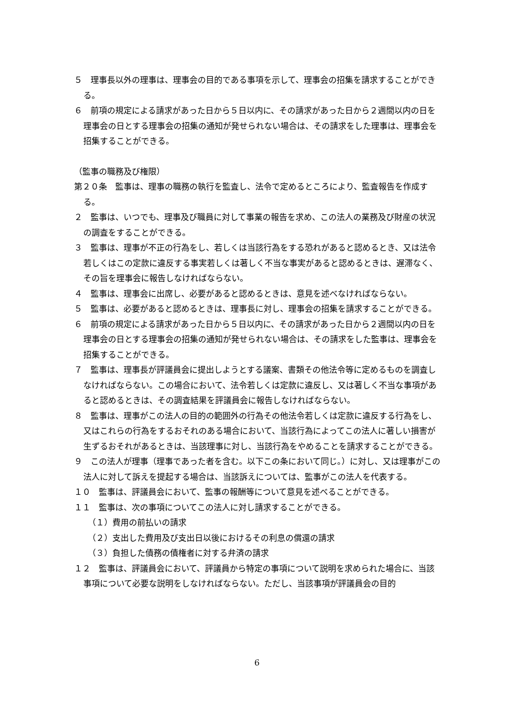５　理事長以外の理事は、理事会の目的である事項を示して、理事会の招集を請求することができる。
６　前項の規定による請求があった日から５日以内に、その請求があった日から２週間以内の日を理事会の日とする理事会の招集の通知が発せられない場合は、その請求をした理事は、理事会を招集することができる。
（監事の職務及び権限）
第２０条　監事は、理事の職務の執行を監査し、法令で定めるところにより、監査報告を作成する。
２　監事は、いつでも、理事及び職員に対して事業の報告を求め、この法人の業務及び財産の状況の調査をすることができる。
３　監事は、理事が不正の行為をし、若しくは当該行為をする恐れがあると認めるとき、又は法令若しくはこの定款に違反する事実若しくは著しく不当な事実があると認めるときは、遅滞なく、その旨を理事会に報告しなければならない。
４　監事は、理事会に出席し、必要があると認めるときは、意見を述べなければならない。
５　監事は、必要があると認めるときは、理事長に対し、理事会の招集を請求することができる。
６　前項の規定による請求があった日から５日以内に、その請求があった日から２週間以内の日を理事会の日とする理事会の招集の通知が発せられない場合は、その請求をした監事は、理事会を招集することができる。
７　監事は、理事長が評議員会に提出しようとする議案、書類その他法令等に定めるものを調査しなければならない。この場合において、法令若しくは定款に違反し、又は著しく不当な事項があると認めるときは、その調査結果を評議員会に報告しなければならない。
８　監事は、理事がこの法人の目的の範囲外の行為その他法令若しくは定款に違反する行為をし、又はこれらの行為をするおそれのある場合において、当該行為によってこの法人に著しい損害が生ずるおそれがあるときは、当該理事に対し、当該行為をやめることを請求することができる。
９　この法人が理事（理事であった者を含む。以下この条において同じ。）に対し、又は理事がこの法人に対して訴えを提起する場合は、当該訴えについては、監事がこの法人を代表する。
１０　監事は、評議員会において、監事の報酬等について意見を述べることができる。
１１　監事は、次の事項についてこの法人に対し請求することができる。
（１）費用の前払いの請求
（２）支出した費用及び支出日以後におけるその利息の償還の請求
（３）負担した債務の債権者に対する弁済の請求
１２　監事は、評議員会において、評議員から特定の事項について説明を求められた場合に、当該事項について必要な説明をしなければならない。ただし、当該事項が評議員会の目的
6